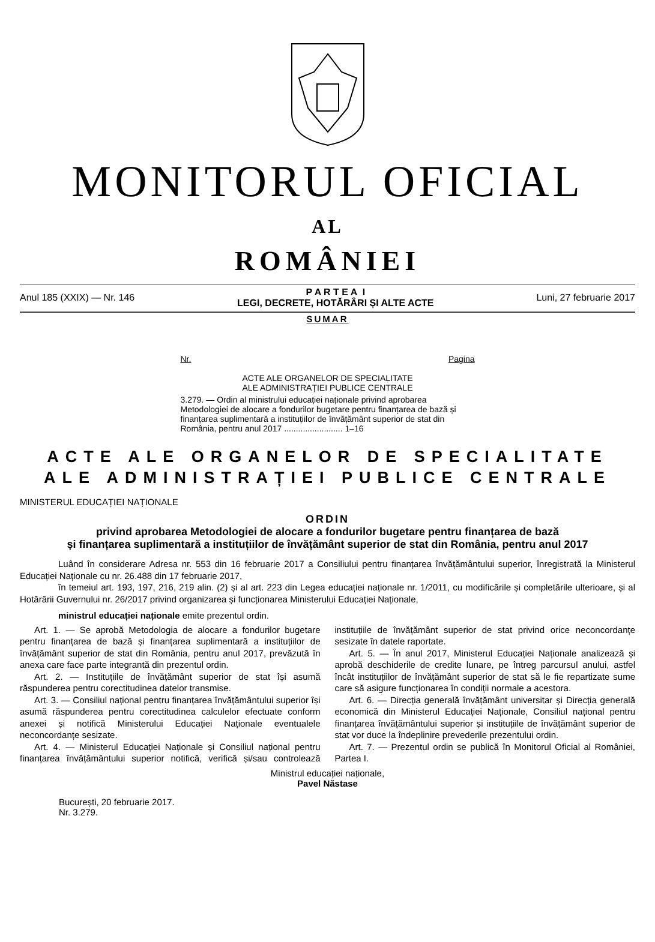MONITORUL OFICIAL
AL
ROMÂNIEI
Anul 185 (XXIX) — Nr. 146 P A R T E A I
LEGI, DECRETE, HOTĂRÂRI ȘI ALTE ACTE Luni, 27 februarie 2017
SUMAR
Nr. Pagina
ACTE ALE ORGANELOR DE SPECIALITATE
ALE ADMINISTRAȚIEI PUBLICE CENTRALE
3.279. — Ordin al ministrului educației naționale privind aprobarea Metodologiei de alocare a fondurilor bugetare pentru finanțarea de bază și finanțarea suplimentară a instituțiilor de învățământ superior de stat din România, pentru anul 2017 ......................... 1–16
ACTE ALE ORGANELOR DE SPECIALITATE
ALE ADMINISTRAȚIEI PUBLICE CENTRALE
MINISTERUL EDUCAȚIEI NAȚIONALE
ORDIN
privind aprobarea Metodologiei de alocare a fondurilor bugetare pentru finanțarea de bază
și finanțarea suplimentară a instituțiilor de învățământ superior de stat din România, pentru anul 2017
Luând în considerare Adresa nr. 553 din 16 februarie 2017 a Consiliului pentru finanțarea învățământului superior, înregistrată la Ministerul Educației Naționale cu nr. 26.488 din 17 februarie 2017,
în temeiul art. 193, 197, 216, 219 alin. (2) și al art. 223 din Legea educației naționale nr. 1/2011, cu modificările și completările ulterioare, și al Hotărârii Guvernului nr. 26/2017 privind organizarea și funcționarea Ministerului Educației Naționale,
ministrul educației naționale emite prezentul ordin.
Art. 1. — Se aprobă Metodologia de alocare a fondurilor bugetare pentru finanțarea de bază și finanțarea suplimentară a instituțiilor de învățământ superior de stat din România, pentru anul 2017, prevăzută în anexa care face parte integrantă din prezentul ordin.
Art. 2. — Instituțiile de învățământ superior de stat își asumă răspunderea pentru corectitudinea datelor transmise.
Art. 3. — Consiliul național pentru finanțarea învățământului superior își asumă răspunderea pentru corectitudinea calculelor efectuate conform anexei și notifică Ministerului Educației Naționale eventualele neconcordanțe sesizate.
Art. 4. — Ministerul Educației Naționale și Consiliul național pentru finanțarea învățământului superior notifică, verifică și/sau controlează instituțiile de învățământ superior de stat privind orice neconcordanțe sesizate în datele raportate.
Art. 5. — În anul 2017, Ministerul Educației Naționale analizează și aprobă deschiderile de credite lunare, pe întreg parcursul anului, astfel încât instituțiilor de învățământ superior de stat să le fie repartizate sume care să asigure funcționarea în condiții normale a acestora.
Art. 6. — Direcția generală învățământ universitar și Direcția generală economică din Ministerul Educației Naționale, Consiliul național pentru finanțarea învățământului superior și instituțiile de învățământ superior de stat vor duce la îndeplinire prevederile prezentului ordin.
Art. 7. — Prezentul ordin se publică în Monitorul Oficial al României, Partea I.
Ministrul educației naționale,
Pavel Năstase
București, 20 februarie 2017.
Nr. 3.279.